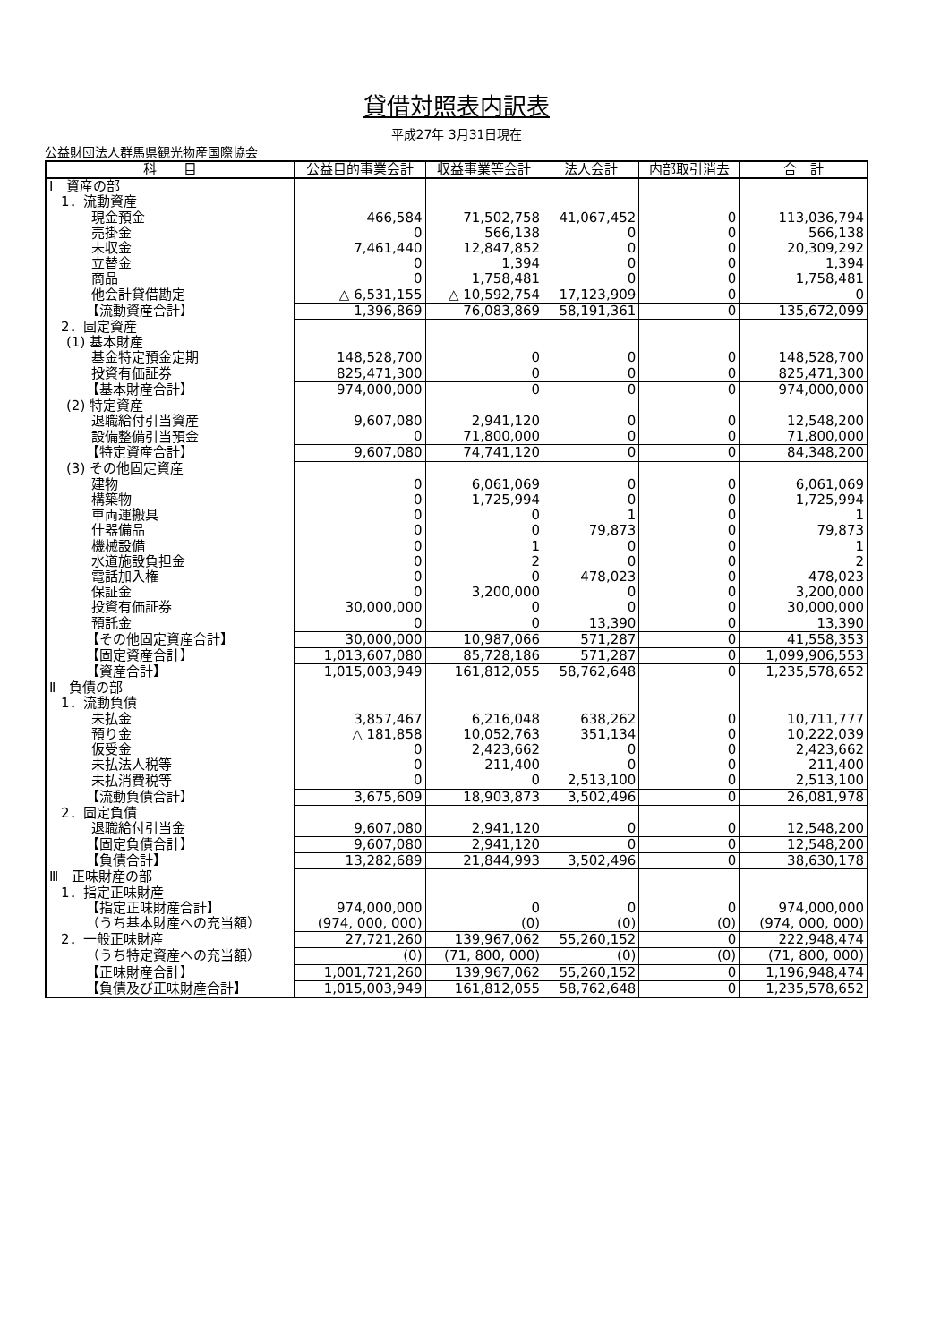貸借対照表内訳表
平成27年 3月31日現在
公益財団法人群馬県観光物産国際協会
| 科 目 | 公益目的事業会計 | 収益事業等会計 | 法人会計 | 内部取引消去 | 合 計 |
| --- | --- | --- | --- | --- | --- |
| Ⅰ 資産の部 | | | | | |
| 1．流動資産 | | | | | |
| 現金預金 | 466,584 | 71,502,758 | 41,067,452 | 0 | 113,036,794 |
| 売掛金 | 0 | 566,138 | 0 | 0 | 566,138 |
| 未収金 | 7,461,440 | 12,847,852 | 0 | 0 | 20,309,292 |
| 立替金 | 0 | 1,394 | 0 | 0 | 1,394 |
| 商品 | 0 | 1,758,481 | 0 | 0 | 1,758,481 |
| 他会計貸借勘定 | △ 6,531,155 | △ 10,592,754 | 17,123,909 | 0 | 0 |
| 【流動資産合計】 | 1,396,869 | 76,083,869 | 58,191,361 | 0 | 135,672,099 |
| 2．固定資産 | | | | | |
| (1) 基本財産 | | | | | |
| 基金特定預金定期 | 148,528,700 | 0 | 0 | 0 | 148,528,700 |
| 投資有価証券 | 825,471,300 | 0 | 0 | 0 | 825,471,300 |
| 【基本財産合計】 | 974,000,000 | 0 | 0 | 0 | 974,000,000 |
| (2) 特定資産 | | | | | |
| 退職給付引当資産 | 9,607,080 | 2,941,120 | 0 | 0 | 12,548,200 |
| 設備整備引当預金 | 0 | 71,800,000 | 0 | 0 | 71,800,000 |
| 【特定資産合計】 | 9,607,080 | 74,741,120 | 0 | 0 | 84,348,200 |
| (3) その他固定資産 | | | | | |
| 建物 | 0 | 6,061,069 | 0 | 0 | 6,061,069 |
| 構築物 | 0 | 1,725,994 | 0 | 0 | 1,725,994 |
| 車両運搬具 | 0 | 0 | 1 | 0 | 1 |
| 什器備品 | 0 | 0 | 79,873 | 0 | 79,873 |
| 機械設備 | 0 | 1 | 0 | 0 | 1 |
| 水道施設負担金 | 0 | 2 | 0 | 0 | 2 |
| 電話加入権 | 0 | 0 | 478,023 | 0 | 478,023 |
| 保証金 | 0 | 3,200,000 | 0 | 0 | 3,200,000 |
| 投資有価証券 | 30,000,000 | 0 | 0 | 0 | 30,000,000 |
| 預託金 | 0 | 0 | 13,390 | 0 | 13,390 |
| 【その他固定資産合計】 | 30,000,000 | 10,987,066 | 571,287 | 0 | 41,558,353 |
| 【固定資産合計】 | 1,013,607,080 | 85,728,186 | 571,287 | 0 | 1,099,906,553 |
| 【資産合計】 | 1,015,003,949 | 161,812,055 | 58,762,648 | 0 | 1,235,578,652 |
| Ⅱ 負債の部 | | | | | |
| 1．流動負債 | | | | | |
| 未払金 | 3,857,467 | 6,216,048 | 638,262 | 0 | 10,711,777 |
| 預り金 | △ 181,858 | 10,052,763 | 351,134 | 0 | 10,222,039 |
| 仮受金 | 0 | 2,423,662 | 0 | 0 | 2,423,662 |
| 未払法人税等 | 0 | 211,400 | 0 | 0 | 211,400 |
| 未払消費税等 | 0 | 0 | 2,513,100 | 0 | 2,513,100 |
| 【流動負債合計】 | 3,675,609 | 18,903,873 | 3,502,496 | 0 | 26,081,978 |
| 2．固定負債 | | | | | |
| 退職給付引当金 | 9,607,080 | 2,941,120 | 0 | 0 | 12,548,200 |
| 【固定負債合計】 | 9,607,080 | 2,941,120 | 0 | 0 | 12,548,200 |
| 【負債合計】 | 13,282,689 | 21,844,993 | 3,502,496 | 0 | 38,630,178 |
| Ⅲ 正味財産の部 | | | | | |
| 1．指定正味財産 | | | | | |
| 【指定正味財産合計】 | 974,000,000 | 0 | 0 | 0 | 974,000,000 |
| （うち基本財産への充当額） | (974, 000, 000) | (0) | (0) | (0) | (974, 000, 000) |
| 2．一般正味財産 | 27,721,260 | 139,967,062 | 55,260,152 | 0 | 222,948,474 |
| （うち特定資産への充当額） | (0) | (71, 800, 000) | (0) | (0) | (71, 800, 000) |
| 【正味財産合計】 | 1,001,721,260 | 139,967,062 | 55,260,152 | 0 | 1,196,948,474 |
| 【負債及び正味財産合計】 | 1,015,003,949 | 161,812,055 | 58,762,648 | 0 | 1,235,578,652 |